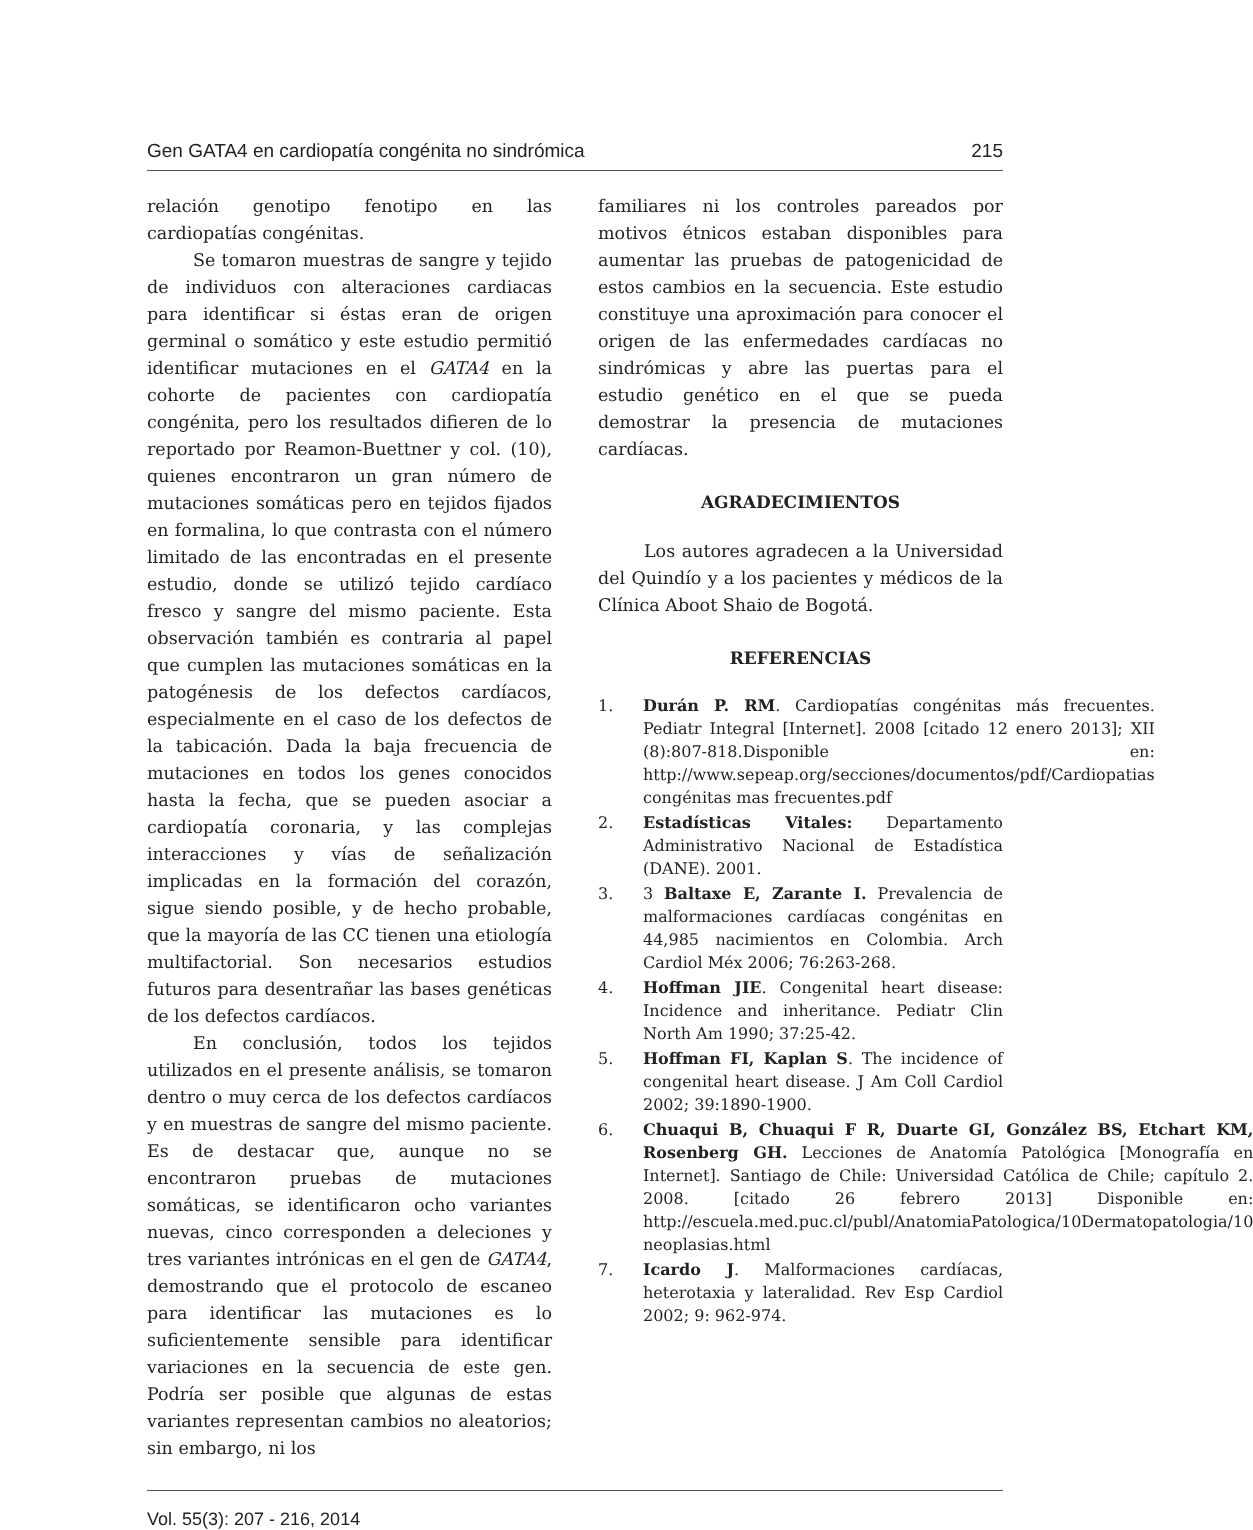Gen GATA4 en cardiopatía congénita no sindrómica 215
relación genotipo fenotipo en las cardiopatías congénitas.
Se tomaron muestras de sangre y tejido de individuos con alteraciones cardiacas para identificar si éstas eran de origen germinal o somático y este estudio permitió identificar mutaciones en el GATA4 en la cohorte de pacientes con cardiopatía congénita, pero los resultados difieren de lo reportado por Reamon-Buettner y col. (10), quienes encontraron un gran número de mutaciones somáticas pero en tejidos fijados en formalina, lo que contrasta con el número limitado de las encontradas en el presente estudio, donde se utilizó tejido cardíaco fresco y sangre del mismo paciente. Esta observación también es contraria al papel que cumplen las mutaciones somáticas en la patogénesis de los defectos cardíacos, especialmente en el caso de los defectos de la tabicación. Dada la baja frecuencia de mutaciones en todos los genes conocidos hasta la fecha, que se pueden asociar a cardiopatía coronaria, y las complejas interacciones y vías de señalización implicadas en la formación del corazón, sigue siendo posible, y de hecho probable, que la mayoría de las CC tienen una etiología multifactorial. Son necesarios estudios futuros para desentrañar las bases genéticas de los defectos cardíacos.
En conclusión, todos los tejidos utilizados en el presente análisis, se tomaron dentro o muy cerca de los defectos cardíacos y en muestras de sangre del mismo paciente. Es de destacar que, aunque no se encontraron pruebas de mutaciones somáticas, se identificaron ocho variantes nuevas, cinco corresponden a deleciones y tres variantes intrónicas en el gen de GATA4, demostrando que el protocolo de escaneo para identificar las mutaciones es lo suficientemente sensible para identificar variaciones en la secuencia de este gen. Podría ser posible que algunas de estas variantes representan cambios no aleatorios; sin embargo, ni los
familiares ni los controles pareados por motivos étnicos estaban disponibles para aumentar las pruebas de patogenicidad de estos cambios en la secuencia. Este estudio constituye una aproximación para conocer el origen de las enfermedades cardíacas no sindrómicas y abre las puertas para el estudio genético en el que se pueda demostrar la presencia de mutaciones cardíacas.
AGRADECIMIENTOS
Los autores agradecen a la Universidad del Quindío y a los pacientes y médicos de la Clínica Aboot Shaio de Bogotá.
REFERENCIAS
1. Durán P. RM. Cardiopatías congénitas más frecuentes. Pediatr Integral [Internet]. 2008 [citado 12 enero 2013]; XII (8):807-818.Disponible en: http://www.sepeap.org/secciones/documentos/pdf/Cardiopatias congénitas mas frecuentes.pdf
2. Estadísticas Vitales: Departamento Administrativo Nacional de Estadística (DANE). 2001.
3. 3 Baltaxe E, Zarante I. Prevalencia de malformaciones cardíacas congénitas en 44,985 nacimientos en Colombia. Arch Cardiol Méx 2006; 76:263-268.
4. Hoffman JIE. Congenital heart disease: Incidence and inheritance. Pediatr Clin North Am 1990; 37:25-42.
5. Hoffman FI, Kaplan S. The incidence of congenital heart disease. J Am Coll Cardiol 2002; 39:1890-1900.
6. Chuaqui B, Chuaqui F R, Duarte GI, González BS, Etchart KM, Rosenberg GH. Lecciones de Anatomía Patológica [Monografía en Internet]. Santiago de Chile: Universidad Católica de Chile; capítulo 2. 2008. [citado 26 febrero 2013] Disponible en: http://escuela.med.puc.cl/publ/AnatomiaPatologica/10Dermatopatologia/10 neoplasias.html
7. Icardo J. Malformaciones cardíacas, heterotaxia y lateralidad. Rev Esp Cardiol 2002; 9: 962-974.
Vol. 55(3): 207 - 216, 2014